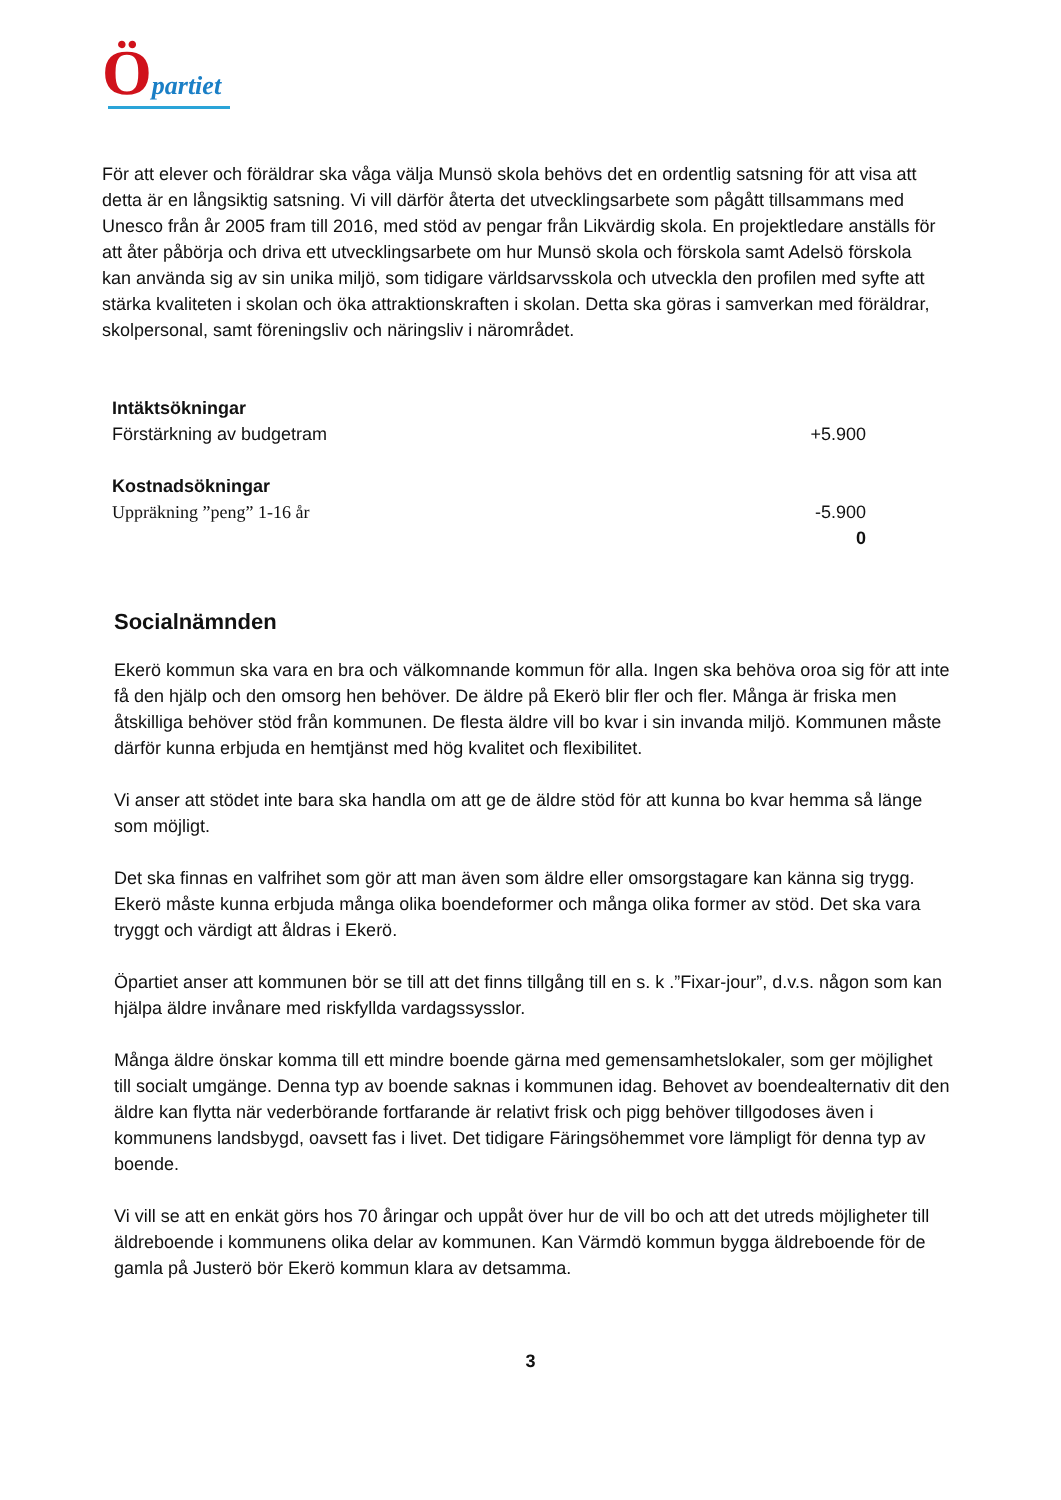Öpartiet
För att elever och föräldrar ska våga välja Munsö skola behövs det en ordentlig satsning för att visa att detta är en långsiktig satsning. Vi vill därför återta det utvecklingsarbete som pågått tillsammans med Unesco från år 2005 fram till 2016, med stöd av pengar från Likvärdig skola. En projektledare anställs för att åter påbörja och driva ett utvecklingsarbete om hur Munsö skola och förskola samt Adelsö förskola kan använda sig av sin unika miljö, som tidigare världsarvsskola och utveckla den profilen med syfte att stärka kvaliteten i skolan och öka attraktionskraften i skolan. Detta ska göras i samverkan med föräldrar, skolpersonal, samt föreningsliv och näringsliv i närområdet.
| Intäktsökningar | |
| Förstärkning av budgetram | +5.900 |
| Kostnadsökningar | |
| Uppräkning ”peng” 1-16 år | -5.900 |
| | 0 |
Socialnämnden
Ekerö kommun ska vara en bra och välkomnande kommun för alla. Ingen ska behöva oroa sig för att inte få den hjälp och den omsorg hen behöver. De äldre på Ekerö blir fler och fler. Många är friska men åtskilliga behöver stöd från kommunen. De flesta äldre vill bo kvar i sin invanda miljö. Kommunen måste därför kunna erbjuda en hemtjänst med hög kvalitet och flexibilitet.
Vi anser att stödet inte bara ska handla om att ge de äldre stöd för att kunna bo kvar hemma så länge som möjligt.
Det ska finnas en valfrihet som gör att man även som äldre eller omsorgstagare kan känna sig trygg. Ekerö måste kunna erbjuda många olika boendeformer och många olika former av stöd. Det ska vara tryggt och värdigt att åldras i Ekerö.
Öpartiet anser att kommunen bör se till att det finns tillgång till en s. k .”Fixar-jour”, d.v.s. någon som kan hjälpa äldre invånare med riskfyllda vardagssysslor.
Många äldre önskar komma till ett mindre boende gärna med gemensamhetslokaler, som ger möjlighet till socialt umgänge. Denna typ av boende saknas i kommunen idag. Behovet av boendealternativ dit den äldre kan flytta när vederbörande fortfarande är relativt frisk och pigg behöver tillgodoses även i kommunens landsbygd, oavsett fas i livet. Det tidigare Färingsöhemmet vore lämpligt för denna typ av boende.
Vi vill se att en enkät görs hos 70 åringar och uppåt över hur de vill bo och att det utreds möjligheter till äldreboende i kommunens olika delar av kommunen. Kan Värmdö kommun bygga äldreboende för de gamla på Justerö bör Ekerö kommun klara av detsamma.
3